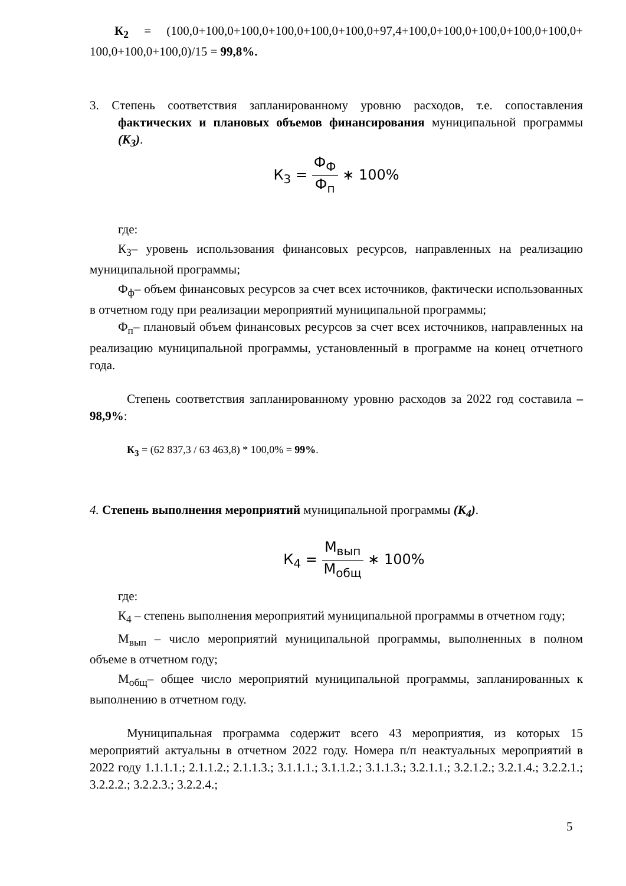К<sub>2</sub> = (100,0+100,0+100,0+100,0+100,0+100,0+97,4+100,0+100,0+100,0+100,0+100,0+ 100,0+100,0+100,0)/15 = 99,8%.
3. Степень соответствия запланированному уровню расходов, т.е. сопоставления фактических и плановых объемов финансирования муниципальной программы (К<sub>3</sub>).
К<sub>3</sub> = Ф<sub>Ф</sub> Ф<sub>п</sub> ∗ 100%
где:
К<sub>3</sub>– уровень использования финансовых ресурсов, направленных на реализацию муниципальной программы;
Ф<sub>ф</sub>– объем финансовых ресурсов за счет всех источников, фактически использованных в отчетном году при реализации мероприятий муниципальной программы;
Ф<sub>п</sub>– плановый объем финансовых ресурсов за счет всех источников, направленных на реализацию муниципальной программы, установленный в программе на конец отчетного года.
Степень соответствия запланированному уровню расходов за 2022 год составила – 98,9%:
К<sub>3</sub> = (62 837,3 / 63 463,8) * 100,0% = 99%.
4. Степень выполнения мероприятий муниципальной программы (К<sub>4</sub>).
К<sub>4</sub> = М<sub>вып</sub> М<sub>общ</sub> ∗ 100%
где:
К<sub>4</sub> – степень выполнения мероприятий муниципальной программы в отчетном году;
М<sub>вып</sub> – число мероприятий муниципальной программы, выполненных в полном объеме в отчетном году;
М<sub>общ</sub>– общее число мероприятий муниципальной программы, запланированных к выполнению в отчетном году.
Муниципальная программа содержит всего 43 мероприятия, из которых 15 мероприятий актуальны в отчетном 2022 году. Номера п/п неактуальных мероприятий в 2022 году 1.1.1.1.; 2.1.1.2.; 2.1.1.3.; 3.1.1.1.; 3.1.1.2.; 3.1.1.3.; 3.2.1.1.; 3.2.1.2.; 3.2.1.4.; 3.2.2.1.; 3.2.2.2.; 3.2.2.3.; 3.2.2.4.;
5